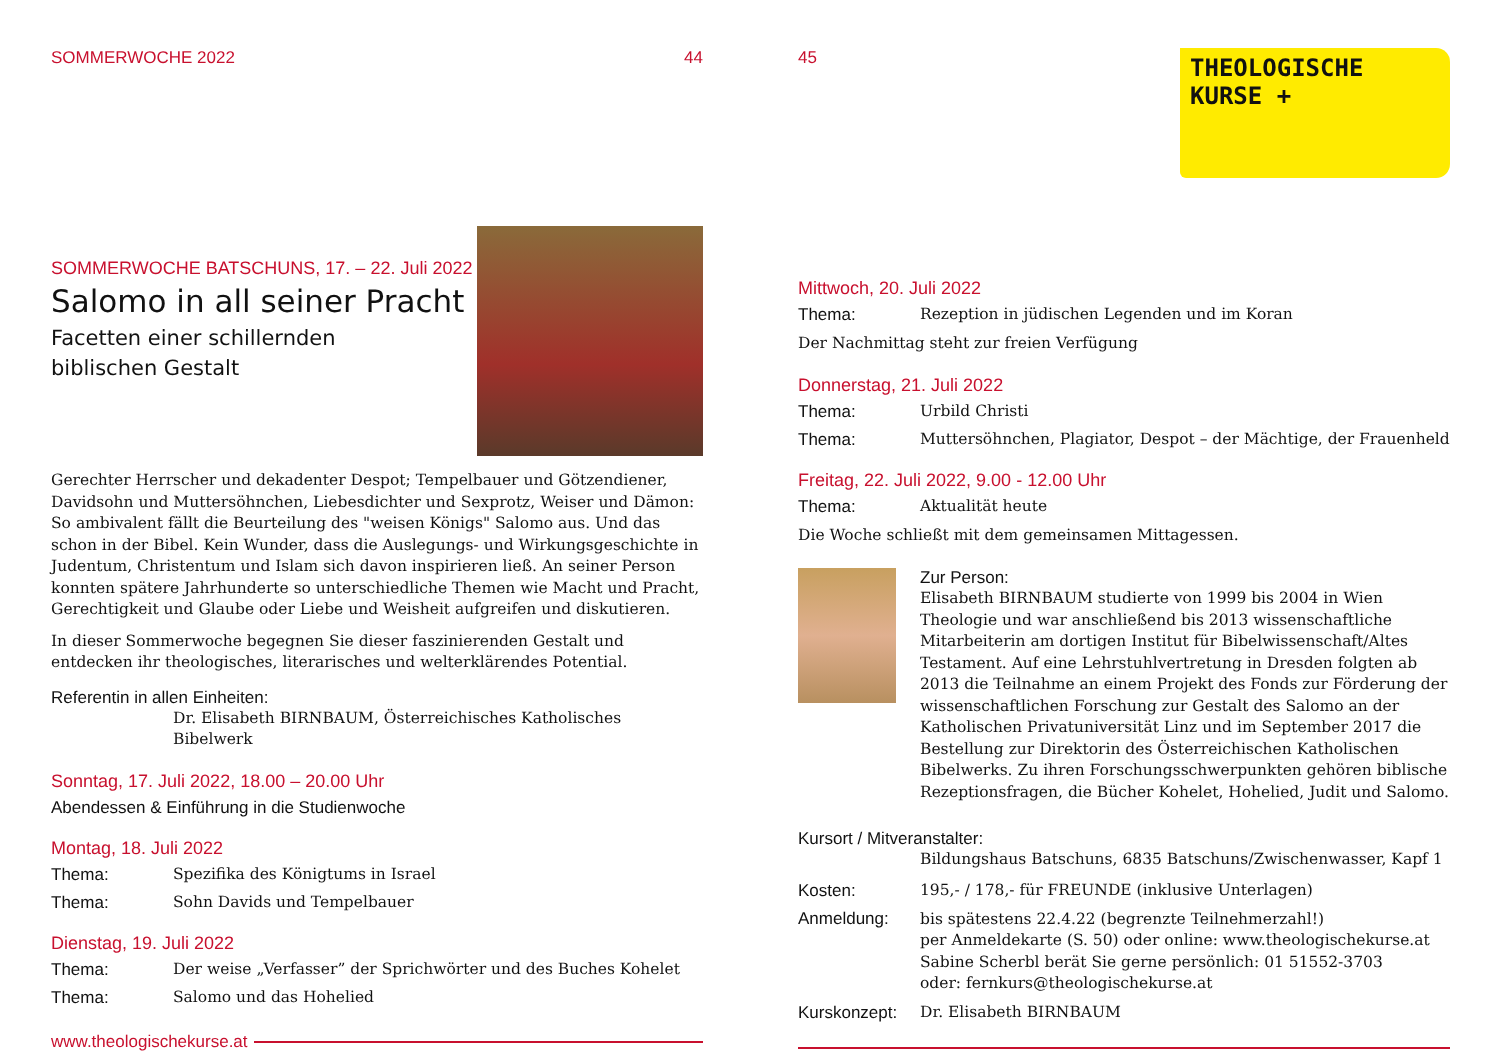SOMMERWOCHE 2022 44
SOMMERWOCHE BATSCHUNS, 17. – 22. Juli 2022
Salomo in all seiner Pracht
Facetten einer schillernden
biblischen Gestalt
Gerechter Herrscher und dekadenter Despot; Tempelbauer und Götzendiener, Davidsohn und Muttersöhnchen, Liebesdichter und Sexprotz, Weiser und Dämon: So ambivalent fällt die Beurteilung des "weisen Königs" Salomo aus. Und das schon in der Bibel. Kein Wunder, dass die Auslegungs- und Wirkungsgeschichte in Judentum, Christentum und Islam sich davon inspirieren ließ. An seiner Person konnten spätere Jahrhunderte so unterschiedliche Themen wie Macht und Pracht, Gerechtigkeit und Glaube oder Liebe und Weisheit aufgreifen und diskutieren.
In dieser Sommerwoche begegnen Sie dieser faszinierenden Gestalt und entdecken ihr theologisches, literarisches und welterklärendes Potential.
Referentin in allen Einheiten:
Dr. Elisabeth BIRNBAUM, Österreichisches Katholisches Bibelwerk
Sonntag, 17. Juli 2022, 18.00 – 20.00 Uhr
Abendessen & Einführung in die Studienwoche
Montag, 18. Juli 2022
Thema: Spezifika des Königtums in Israel
Thema: Sohn Davids und Tempelbauer
Dienstag, 19. Juli 2022
Thema: Der weise „Verfasser” der Sprichwörter und des Buches Kohelet
Thema: Salomo und das Hohelied
www.theologischekurse.at
45
THEOLOGISCHE
KURSE +
Mittwoch, 20. Juli 2022
Thema: Rezeption in jüdischen Legenden und im Koran
Der Nachmittag steht zur freien Verfügung
Donnerstag, 21. Juli 2022
Thema: Urbild Christi
Thema: Muttersöhnchen, Plagiator, Despot – der Mächtige, der Frauenheld
Freitag, 22. Juli 2022, 9.00 - 12.00 Uhr
Thema: Aktualität heute
Die Woche schließt mit dem gemeinsamen Mittagessen.
Zur Person:
Elisabeth BIRNBAUM studierte von 1999 bis 2004 in Wien Theologie und war anschließend bis 2013 wissenschaftliche Mitarbeiterin am dortigen Institut für Bibelwissenschaft/Altes Testament. Auf eine Lehrstuhlvertretung in Dresden folgten ab 2013 die Teilnahme an einem Projekt des Fonds zur Förderung der wissenschaftlichen Forschung zur Gestalt des Salomo an der Katholischen Privatuniversität Linz und im September 2017 die Bestellung zur Direktorin des Österreichischen Katholischen Bibelwerks. Zu ihren Forschungsschwerpunkten gehören biblische Rezeptionsfragen, die Bücher Kohelet, Hohelied, Judit und Salomo.
Kursort / Mitveranstalter:
Bildungshaus Batschuns, 6835 Batschuns/Zwischenwasser, Kapf 1
Kosten: 195,- / 178,- für FREUNDE (inklusive Unterlagen)
Anmeldung: bis spätestens 22.4.22 (begrenzte Teilnehmerzahl!)
per Anmeldekarte (S. 50) oder online: www.theologischekurse.at
Sabine Scherbl berät Sie gerne persönlich: 01 51552-3703
oder: fernkurs@theologischekurse.at
Kurskonzept: Dr. Elisabeth BIRNBAUM